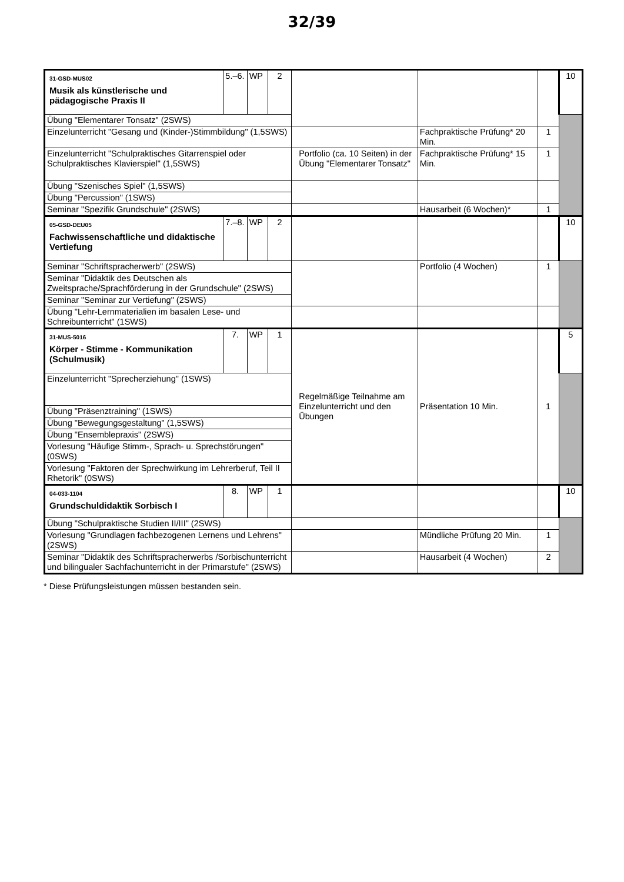32/39
| 31-GSD-MUS02 Musik als künstlerische und pädagogische Praxis II | 5.–6. | WP | 2 | | | | 10 |
| Übung "Elementarer Tonsatz" (2SWS) | | | | | | | |
| Einzelunterricht "Gesang und (Kinder-)Stimmbildung" (1,5SWS) | | | | | Fachpraktische Prüfung* 20 Min. | 1 | |
| Einzelunterricht "Schulpraktisches Gitarrenspiel oder Schulpraktisches Klavierspiel" (1,5SWS) | | | | Portfolio (ca. 10 Seiten) in der Übung "Elementarer Tonsatz" | Fachpraktische Prüfung* 15 Min. | 1 | |
| Übung "Szenisches Spiel" (1,5SWS) | | | | | | | |
| Übung "Percussion" (1SWS) | | | | | | | |
| Seminar "Spezifik Grundschule" (2SWS) | | | | | Hausarbeit (6 Wochen)* | 1 | |
| 05-GSD-DEU05 Fachwissenschaftliche und didaktische Vertiefung | 7.–8. | WP | 2 | | | | 10 |
| Seminar "Schriftspracherwerb" (2SWS) | | | | | Portfolio (4 Wochen) | 1 | |
| Seminar "Didaktik des Deutschen als Zweitsprache/Sprachförderung in der Grundschule" (2SWS) | | | | | | | |
| Seminar "Seminar zur Vertiefung" (2SWS) | | | | | | | |
| Übung "Lehr-Lernmaterialien im basalen Lese- und Schreibunterricht" (1SWS) | | | | | | | |
| 31-MUS-5016 Körper - Stimme - Kommunikation (Schulmusik) | 7. | WP | 1 | Regelmäßige Teilnahme am Einzelunterricht und den Übungen | Präsentation 10 Min. | 1 | 5 |
| Einzelunterricht "Sprecherziehung" (1SWS) | | | | | | | |
| Übung "Präsenztraining" (1SWS) | | | | | | | |
| Übung "Bewegungsgestaltung" (1,5SWS) | | | | | | | |
| Übung "Ensemblepraxis" (2SWS) | | | | | | | |
| Vorlesung "Häufige Stimm-, Sprach- u. Sprechstörungen" (0SWS) | | | | | | | |
| Vorlesung "Faktoren der Sprechwirkung im Lehrerberuf, Teil II Rhetorik" (0SWS) | | | | | | | |
| 04-033-1104 Grundschuldidaktik Sorbisch I | 8. | WP | 1 | | | | 10 |
| Übung "Schulpraktische Studien II/III" (2SWS) | | | | | | | |
| Vorlesung "Grundlagen fachbezogenen Lernens und Lehrens" (2SWS) | | | | | Mündliche Prüfung 20 Min. | 1 | |
| Seminar "Didaktik des Schriftspracherwerbs /Sorbischunterricht und bilingualer Sachfachunterricht in der Primarstufe" (2SWS) | | | | | Hausarbeit (4 Wochen) | 2 | |
* Diese Prüfungsleistungen müssen bestanden sein.